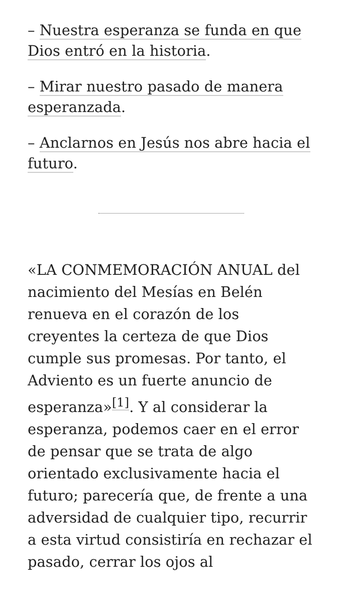– Nuestra esperanza se funda en que Dios entró en la historia.
– Mirar nuestro pasado de manera esperanzada.
– Anclarnos en Jesús nos abre hacia el futuro.
«LA CONMEMORACIÓN ANUAL del nacimiento del Mesías en Belén renueva en el corazón de los creyentes la certeza de que Dios cumple sus promesas. Por tanto, el Adviento es un fuerte anuncio de esperanza»<sup>[1]</sup>. Y al considerar la esperanza, podemos caer en el error de pensar que se trata de algo orientado exclusivamente hacia el futuro; parecería que, de frente a una adversidad de cualquier tipo, recurrir a esta virtud consistiría en rechazar el pasado, cerrar los ojos al